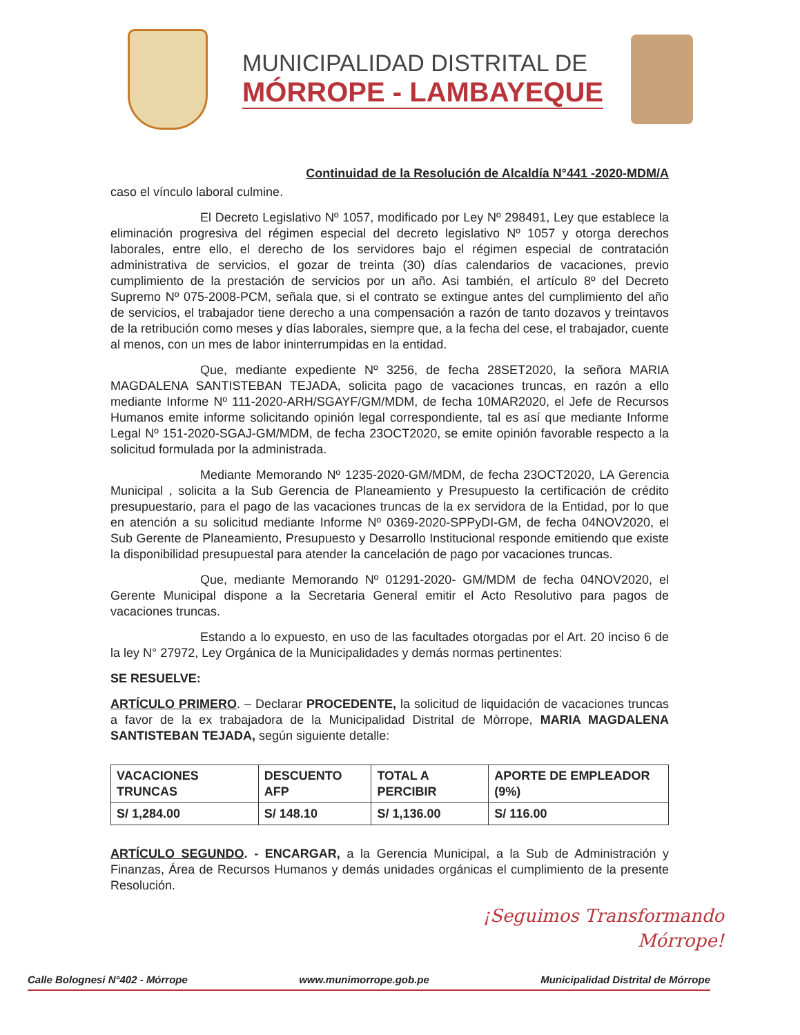MUNICIPALIDAD DISTRITAL DE
MÓRROPE - LAMBAYEQUE
Continuidad de la Resolución de Alcaldía N°441 -2020-MDM/A
caso el vínculo laboral culmine.
El Decreto Legislativo Nº 1057, modificado por Ley Nº 298491, Ley que establece la eliminación progresiva del régimen especial del decreto legislativo Nº 1057 y otorga derechos laborales, entre ello, el derecho de los servidores bajo el régimen especial de contratación administrativa de servicios, el gozar de treinta (30) días calendarios de vacaciones, previo cumplimiento de la prestación de servicios por un año. Asi también, el artículo 8º del Decreto Supremo Nº 075-2008-PCM, señala que, si el contrato se extingue antes del cumplimiento del año de servicios, el trabajador tiene derecho a una compensación a razón de tanto dozavos y treintavos de la retribución como meses y días laborales, siempre que, a la fecha del cese, el trabajador, cuente al menos, con un mes de labor ininterrumpidas en la entidad.
Que, mediante expediente Nº 3256, de fecha 28SET2020, la señora MARIA MAGDALENA SANTISTEBAN TEJADA, solicita pago de vacaciones truncas, en razón a ello mediante Informe Nº 111-2020-ARH/SGAYF/GM/MDM, de fecha 10MAR2020, el Jefe de Recursos Humanos emite informe solicitando opinión legal correspondiente, tal es así que mediante Informe Legal Nº 151-2020-SGAJ-GM/MDM, de fecha 23OCT2020, se emite opinión favorable respecto a la solicitud formulada por la administrada.
Mediante Memorando Nº 1235-2020-GM/MDM, de fecha 23OCT2020, LA Gerencia Municipal , solicita a la Sub Gerencia de Planeamiento y Presupuesto la certificación de crédito presupuestario, para el pago de las vacaciones truncas de la ex servidora de la Entidad, por lo que en atención a su solicitud mediante Informe Nº 0369-2020-SPPyDI-GM, de fecha 04NOV2020, el Sub Gerente de Planeamiento, Presupuesto y Desarrollo Institucional responde emitiendo que existe la disponibilidad presupuestal para atender la cancelación de pago por vacaciones truncas.
Que, mediante Memorando Nº 01291-2020- GM/MDM de fecha 04NOV2020, el Gerente Municipal dispone a la Secretaria General emitir el Acto Resolutivo para pagos de vacaciones truncas.
Estando a lo expuesto, en uso de las facultades otorgadas por el Art. 20 inciso 6 de la ley N° 27972, Ley Orgánica de la Municipalidades y demás normas pertinentes:
SE RESUELVE:
ARTÍCULO PRIMERO. – Declarar PROCEDENTE, la solicitud de liquidación de vacaciones truncas a favor de la ex trabajadora de la Municipalidad Distrital de Mòrrope, MARIA MAGDALENA SANTISTEBAN TEJADA, según siguiente detalle:
| VACACIONES TRUNCAS | DESCUENTO AFP | TOTAL A PERCIBIR | APORTE DE EMPLEADOR (9%) |
| --- | --- | --- | --- |
| S/ 1,284.00 | S/ 148.10 | S/ 1,136.00 | S/ 116.00 |
ARTÍCULO SEGUNDO. - ENCARGAR, a la Gerencia Municipal, a la Sub de Administración y Finanzas, Área de Recursos Humanos y demás unidades orgánicas el cumplimiento de la presente Resolución.
¡Seguimos Transformando
Mórrope!
Calle Bolognesi N°402 - Mórrope www.munimorrope.gob.pe Municipalidad Distrital de Mórrope